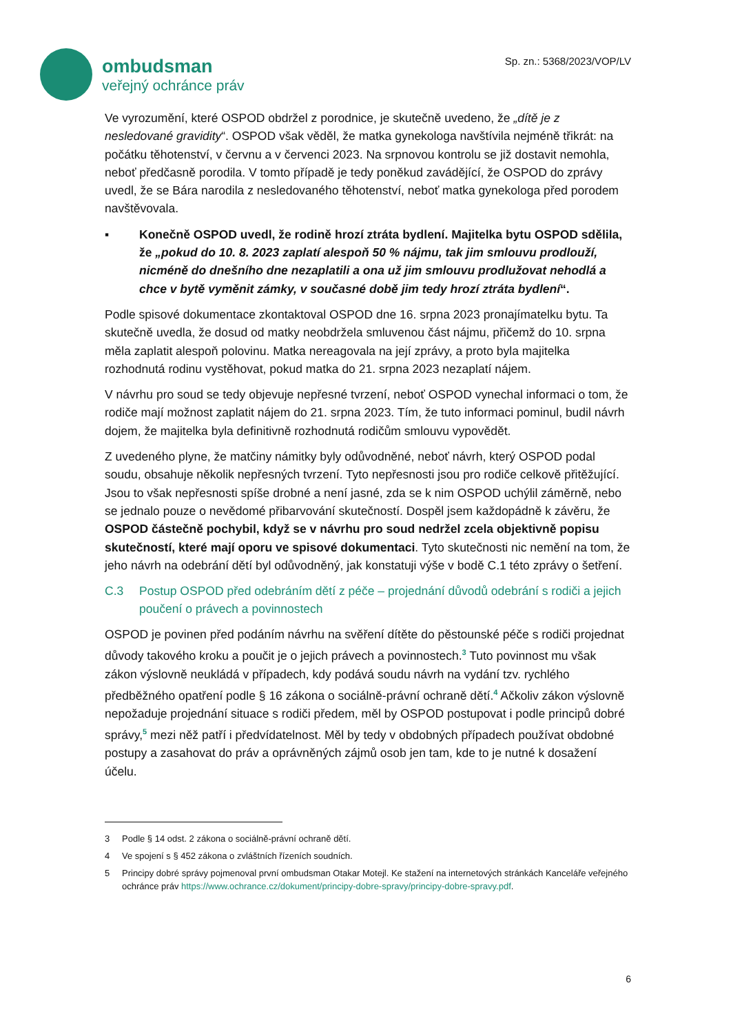ombudsman
veřejný ochránce práv
Sp. zn.: 5368/2023/VOP/LV
Ve vyrozumění, které OSPOD obdržel z porodnice, je skutečně uvedeno, že „dítě je z nesledované gravidity“. OSPOD však věděl, že matka gynekologa navštívila nejméně třikrát: na počátku těhotenství, v červnu a v červenci 2023. Na srpnovou kontrolu se již dostavit nemohla, neboť předčasně porodila. V tomto případě je tedy poněkud zavádějící, že OSPOD do zprávy uvedl, že se Bára narodila z nesledovaného těhotenství, neboť matka gynekologa před porodem navštěvovala.
▪ Konečně OSPOD uvedl, že rodině hrozí ztráta bydlení. Majitelka bytu OSPOD sdělila, že „pokud do 10. 8. 2023 zaplatí alespoň 50 % nájmu, tak jim smlouvu prodlouží, nicméně do dnešního dne nezaplatili a ona už jim smlouvu prodlužovat nehodlá a chce v bytě vyměnit zámky, v současné době jim tedy hrozí ztráta bydlení“.
Podle spisové dokumentace zkontaktoval OSPOD dne 16. srpna 2023 pronajímatelku bytu. Ta skutečně uvedla, že dosud od matky neobdržela smluvenou část nájmu, přičemž do 10. srpna měla zaplatit alespoň polovinu. Matka nereagovala na její zprávy, a proto byla majitelka rozhodnutá rodinu vystěhovat, pokud matka do 21. srpna 2023 nezaplatí nájem.
V návrhu pro soud se tedy objevuje nepřesné tvrzení, neboť OSPOD vynechal informaci o tom, že rodiče mají možnost zaplatit nájem do 21. srpna 2023. Tím, že tuto informaci pominul, budil návrh dojem, že majitelka byla definitivně rozhodnutá rodičům smlouvu vypovědět.
Z uvedeného plyne, že matčiny námitky byly odůvodněné, neboť návrh, který OSPOD podal soudu, obsahuje několik nepřesných tvrzení. Tyto nepřesnosti jsou pro rodiče celkově přitěžující. Jsou to však nepřesnosti spíše drobné a není jasné, zda se k nim OSPOD uchýlil záměrně, nebo se jednalo pouze o nevědomé přibarvování skutečností. Dospěl jsem každopádně k závěru, že OSPOD částečně pochybil, když se v návrhu pro soud nedržel zcela objektivně popisu skutečností, které mají oporu ve spisové dokumentaci. Tyto skutečnosti nic nemění na tom, že jeho návrh na odebrání dětí byl odůvodněný, jak konstatuji výše v bodě C.1 této zprávy o šetření.
C.3 Postup OSPOD před odebráním dětí z péče – projednání důvodů odebrání s rodiči a jejich poučení o právech a povinnostech
OSPOD je povinen před podáním návrhu na svěření dítěte do pěstounské péče s rodiči projednat důvody takového kroku a poučit je o jejich právech a povinnostech.<sup>3</sup> Tuto povinnost mu však zákon výslovně neukládá v případech, kdy podává soudu návrh na vydání tzv. rychlého předběžného opatření podle § 16 zákona o sociálně-právní ochraně dětí.<sup>4</sup> Ačkoliv zákon výslovně nepožaduje projednání situace s rodiči předem, měl by OSPOD postupovat i podle principů dobré správy,<sup>5</sup> mezi něž patří i předvídatelnost. Měl by tedy v obdobných případech používat obdobné postupy a zasahovat do práv a oprávněných zájmů osob jen tam, kde to je nutné k dosažení účelu.
3 Podle § 14 odst. 2 zákona o sociálně-právní ochraně dětí.
4 Ve spojení s § 452 zákona o zvláštních řízeních soudních.
5 Principy dobré správy pojmenoval první ombudsman Otakar Motejl. Ke stažení na internetových stránkách Kanceláře veřejného ochránce práv https://www.ochrance.cz/dokument/principy-dobre-spravy/principy-dobre-spravy.pdf.
6